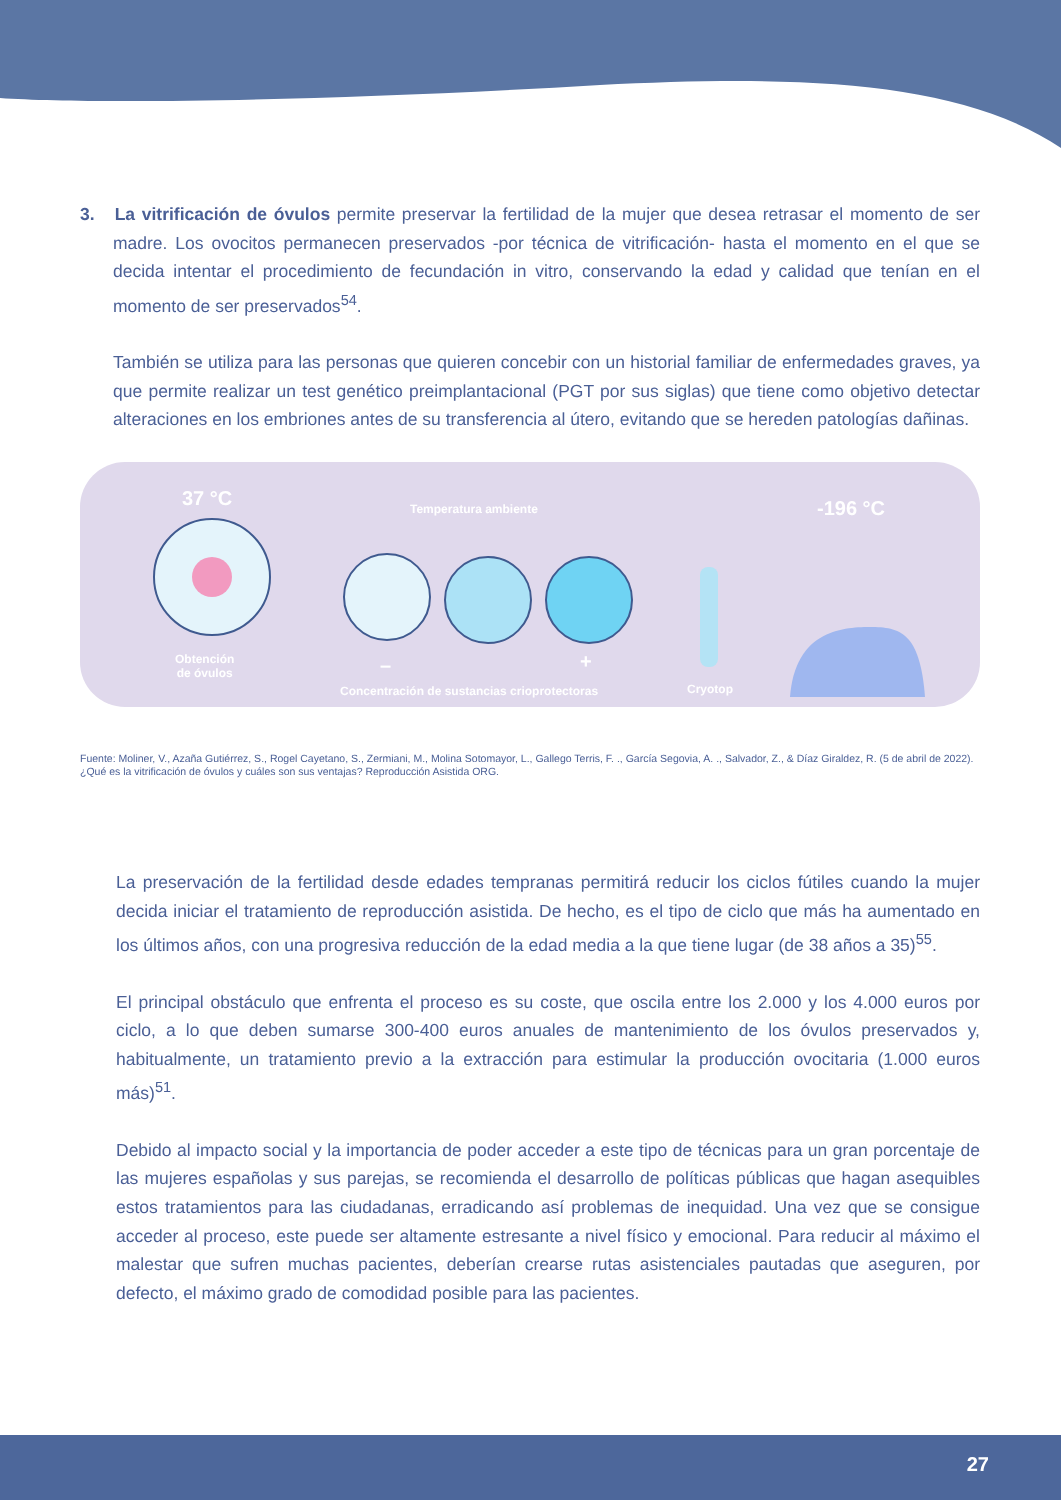3. La vitrificación de óvulos permite preservar la fertilidad de la mujer que desea retrasar el momento de ser madre. Los ovocitos permanecen preservados -por técnica de vitrificación- hasta el momento en el que se decida intentar el procedimiento de fecundación in vitro, conservando la edad y calidad que tenían en el momento de ser preservados<sup>54</sup>.
También se utiliza para las personas que quieren concebir con un historial familiar de enfermedades graves, ya que permite realizar un test genético preimplantacional (PGT por sus siglas) que tiene como objetivo detectar alteraciones en los embriones antes de su transferencia al útero, evitando que se hereden patologías dañinas.
37 °C Temperatura ambiente -196 °C
Obtención
de óvulos – +
Concentración de sustancias crioprotectoras Cryotop
Fuente: Moliner, V., Azaña Gutiérrez, S., Rogel Cayetano, S., Zermiani, M., Molina Sotomayor, L., Gallego Terris, F. ., García Segovia, A. ., Salvador, Z., & Díaz Giraldez, R. (5 de abril de 2022). ¿Qué es la vitrificación de óvulos y cuáles son sus ventajas? Reproducción Asistida ORG.
La preservación de la fertilidad desde edades tempranas permitirá reducir los ciclos fútiles cuando la mujer decida iniciar el tratamiento de reproducción asistida. De hecho, es el tipo de ciclo que más ha aumentado en los últimos años, con una progresiva reducción de la edad media a la que tiene lugar (de 38 años a 35)<sup>55</sup>.
El principal obstáculo que enfrenta el proceso es su coste, que oscila entre los 2.000 y los 4.000 euros por ciclo, a lo que deben sumarse 300-400 euros anuales de mantenimiento de los óvulos preservados y, habitualmente, un tratamiento previo a la extracción para estimular la producción ovocitaria (1.000 euros más)<sup>51</sup>.
Debido al impacto social y la importancia de poder acceder a este tipo de técnicas para un gran porcentaje de las mujeres españolas y sus parejas, se recomienda el desarrollo de políticas públicas que hagan asequibles estos tratamientos para las ciudadanas, erradicando así problemas de inequidad. Una vez que se consigue acceder al proceso, este puede ser altamente estresante a nivel físico y emocional. Para reducir al máximo el malestar que sufren muchas pacientes, deberían crearse rutas asistenciales pautadas que aseguren, por defecto, el máximo grado de comodidad posible para las pacientes.
27